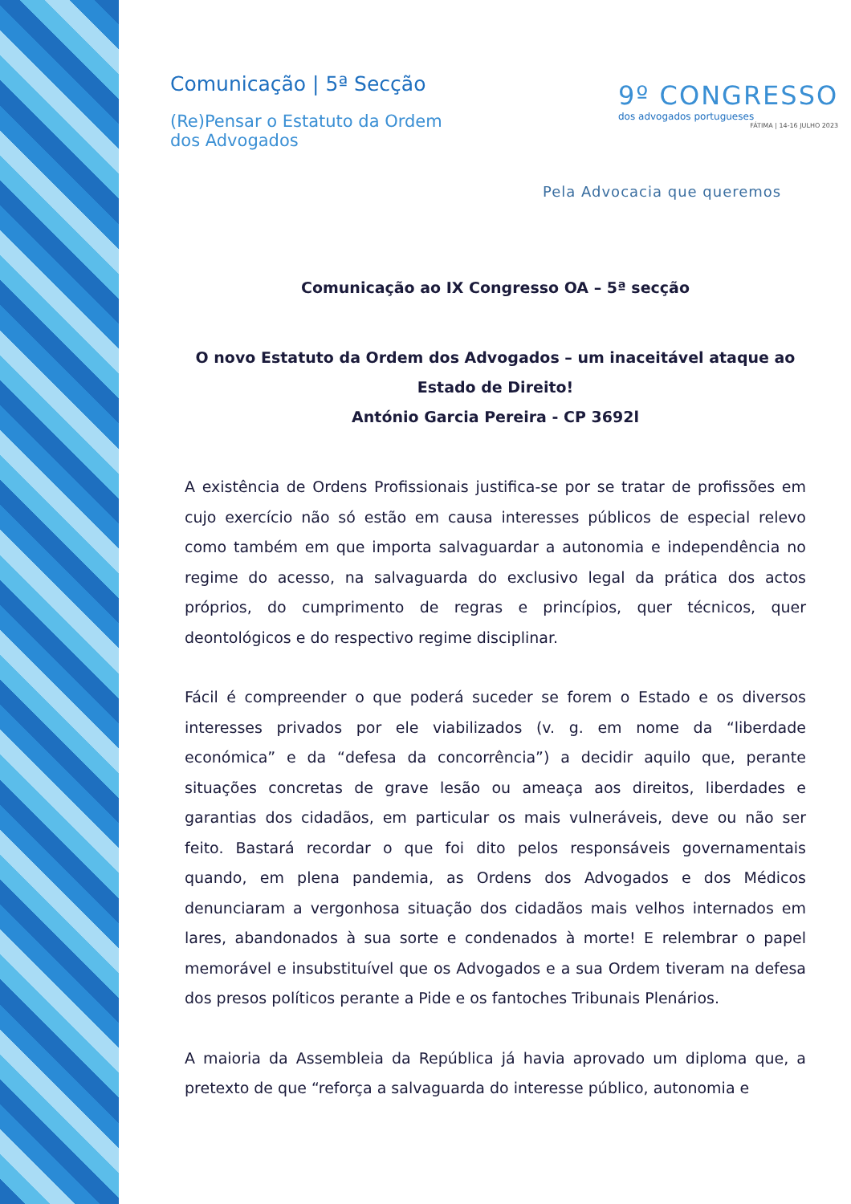Comunicação | 5ª Secção
(Re)Pensar o Estatuto da Ordem
dos Advogados
9º CONGRESSO
dos advogados portugueses
FÁTIMA | 14-16 JULHO 2023
Pela Advocacia que queremos
Comunicação ao IX Congresso OA – 5ª secção
O novo Estatuto da Ordem dos Advogados – um inaceitável ataque ao Estado de Direito!
António Garcia Pereira - CP 3692l
A existência de Ordens Profissionais justifica-se por se tratar de profissões em cujo exercício não só estão em causa interesses públicos de especial relevo como também em que importa salvaguardar a autonomia e independência no regime do acesso, na salvaguarda do exclusivo legal da prática dos actos próprios, do cumprimento de regras e princípios, quer técnicos, quer deontológicos e do respectivo regime disciplinar.
Fácil é compreender o que poderá suceder se forem o Estado e os diversos interesses privados por ele viabilizados (v. g. em nome da “liberdade económica” e da “defesa da concorrência”) a decidir aquilo que, perante situações concretas de grave lesão ou ameaça aos direitos, liberdades e garantias dos cidadãos, em particular os mais vulneráveis, deve ou não ser feito. Bastará recordar o que foi dito pelos responsáveis governamentais quando, em plena pandemia, as Ordens dos Advogados e dos Médicos denunciaram a vergonhosa situação dos cidadãos mais velhos internados em lares, abandonados à sua sorte e condenados à morte! E relembrar o papel memorável e insubstituível que os Advogados e a sua Ordem tiveram na defesa dos presos políticos perante a Pide e os fantoches Tribunais Plenários.
A maioria da Assembleia da República já havia aprovado um diploma que, a pretexto de que “reforça a salvaguarda do interesse público, autonomia e